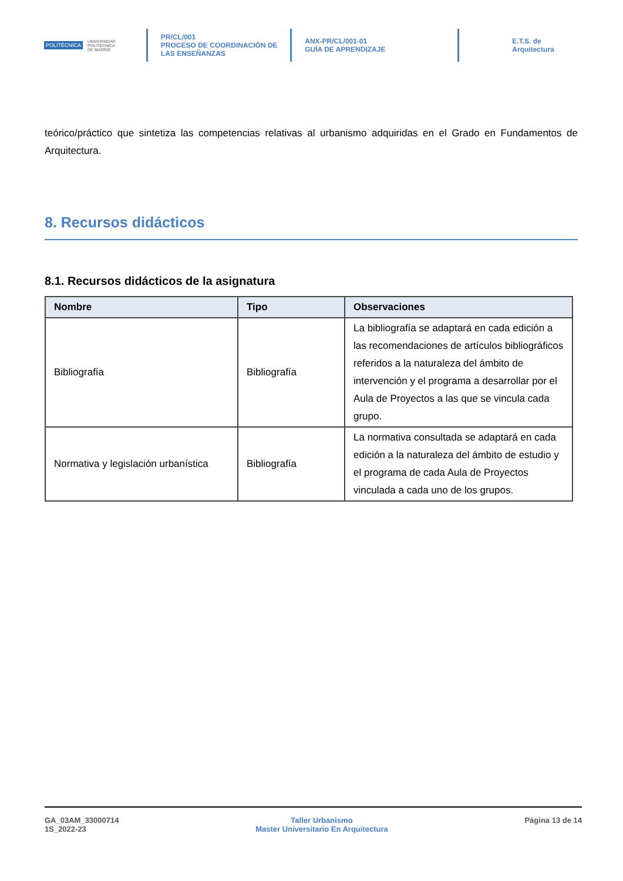POLITÉCNICA UNIVERSIDAD
POLITÉCNICA
DE MADRID
PR/CL/001
PROCESO DE COORDINACIÓN DE
LAS ENSEÑANZAS
ANX-PR/CL/001-01
GUÍA DE APRENDIZAJE
E.T.S. de Arquitectura
teórico/práctico que sintetiza las competencias relativas al urbanismo adquiridas en el Grado en Fundamentos de Arquitectura.
8. Recursos didácticos
8.1. Recursos didácticos de la asignatura
| Nombre | Tipo | Observaciones |
| --- | --- | --- |
| Bibliografía | Bibliografía | La bibliografía se adaptará en cada edición a las recomendaciones de artículos bibliográficos referidos a la naturaleza del ámbito de intervención y el programa a desarrollar por el Aula de Proyectos a las que se vincula cada grupo. |
| Normativa y legislación urbanística | Bibliografía | La normativa consultada se adaptará en cada edición a la naturaleza del ámbito de estudio y el programa de cada Aula de Proyectos vinculada a cada uno de los grupos. |
GA_03AM_33000714
1S_2022-23
Taller Urbanismo
Master Universitario En Arquitectura
Página 13 de 14